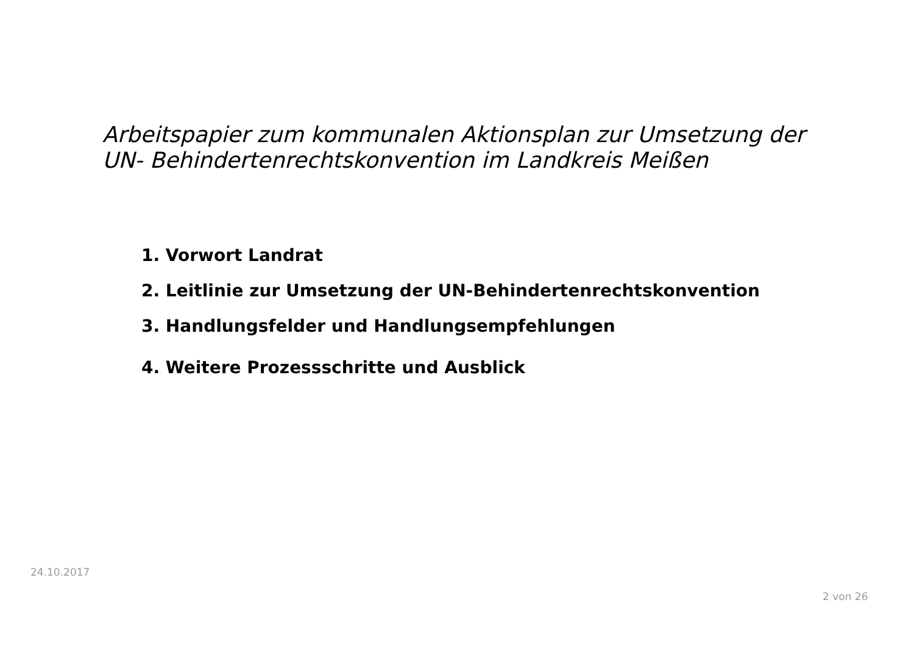Arbeitspapier zum kommunalen Aktionsplan zur Umsetzung der
UN- Behindertenrechtskonvention im Landkreis Meißen
1. Vorwort Landrat
2. Leitlinie zur Umsetzung der UN-Behindertenrechtskonvention
3. Handlungsfelder und Handlungsempfehlungen
4. Weitere Prozessschritte und Ausblick
24.10.2017
2 von 26